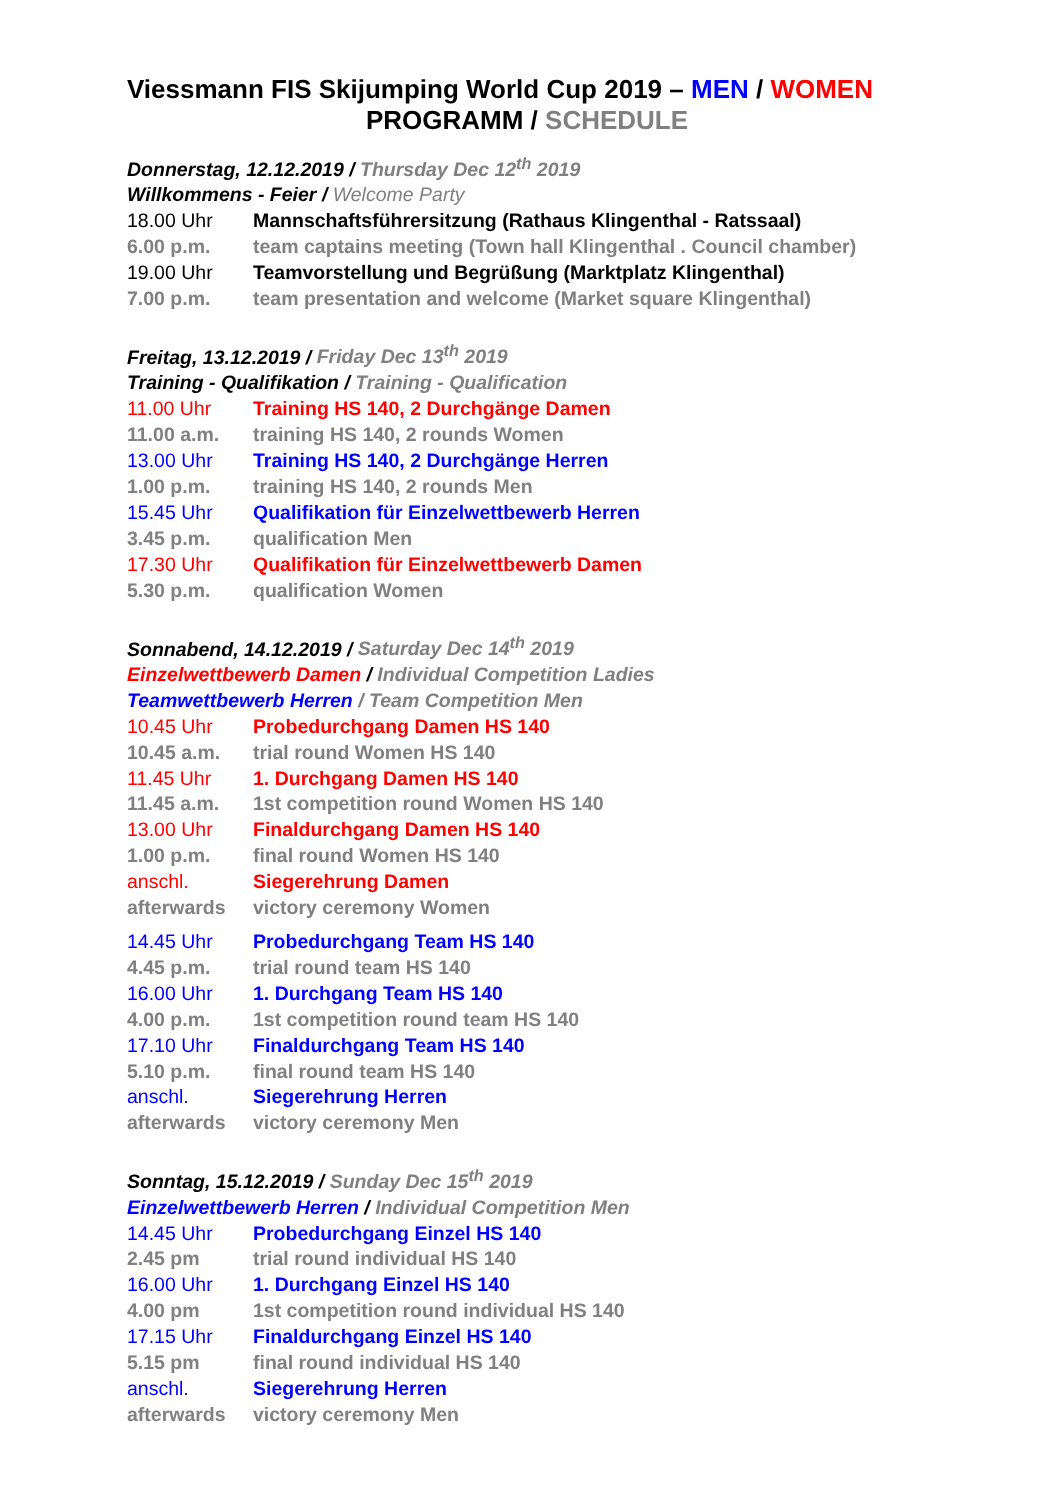Viessmann FIS Skijumping World Cup 2019 – MEN / WOMEN
PROGRAMM / SCHEDULE
Donnerstag, 12.12.2019 / Thursday Dec 12<sup>th</sup> 2019
Willkommens - Feier / Welcome Party
18.00 Uhr Mannschaftsführersitzung (Rathaus Klingenthal - Ratssaal)
6.00 p.m. team captains meeting (Town hall Klingenthal . Council chamber)
19.00 Uhr Teamvorstellung und Begrüßung (Marktplatz Klingenthal)
7.00 p.m. team presentation and welcome (Market square Klingenthal)
Freitag, 13.12.2019 / Friday Dec 13<sup>th</sup> 2019
Training - Qualifikation / Training - Qualification
11.00 Uhr Training HS 140, 2 Durchgänge Damen
11.00 a.m. training HS 140, 2 rounds Women
13.00 Uhr Training HS 140, 2 Durchgänge Herren
1.00 p.m. training HS 140, 2 rounds Men
15.45 Uhr Qualifikation für Einzelwettbewerb Herren
3.45 p.m. qualification Men
17.30 Uhr Qualifikation für Einzelwettbewerb Damen
5.30 p.m. qualification Women
Sonnabend, 14.12.2019 / Saturday Dec 14<sup>th</sup> 2019
Einzelwettbewerb Damen / Individual Competition Ladies
Teamwettbewerb Herren / Team Competition Men
10.45 Uhr Probedurchgang Damen HS 140
10.45 a.m. trial round Women HS 140
11.45 Uhr 1. Durchgang Damen HS 140
11.45 a.m. 1st competition round Women HS 140
13.00 Uhr Finaldurchgang Damen HS 140
1.00 p.m. final round Women HS 140
anschl. Siegerehrung Damen
afterwards victory ceremony Women
14.45 Uhr Probedurchgang Team HS 140
4.45 p.m. trial round team HS 140
16.00 Uhr 1. Durchgang Team HS 140
4.00 p.m. 1st competition round team HS 140
17.10 Uhr Finaldurchgang Team HS 140
5.10 p.m. final round team HS 140
anschl. Siegerehrung Herren
afterwards victory ceremony Men
Sonntag, 15.12.2019 / Sunday Dec 15<sup>th</sup> 2019
Einzelwettbewerb Herren / Individual Competition Men
14.45 Uhr Probedurchgang Einzel HS 140
2.45 pm trial round individual HS 140
16.00 Uhr 1. Durchgang Einzel HS 140
4.00 pm 1st competition round individual HS 140
17.15 Uhr Finaldurchgang Einzel HS 140
5.15 pm final round individual HS 140
anschl. Siegerehrung Herren
afterwards victory ceremony Men